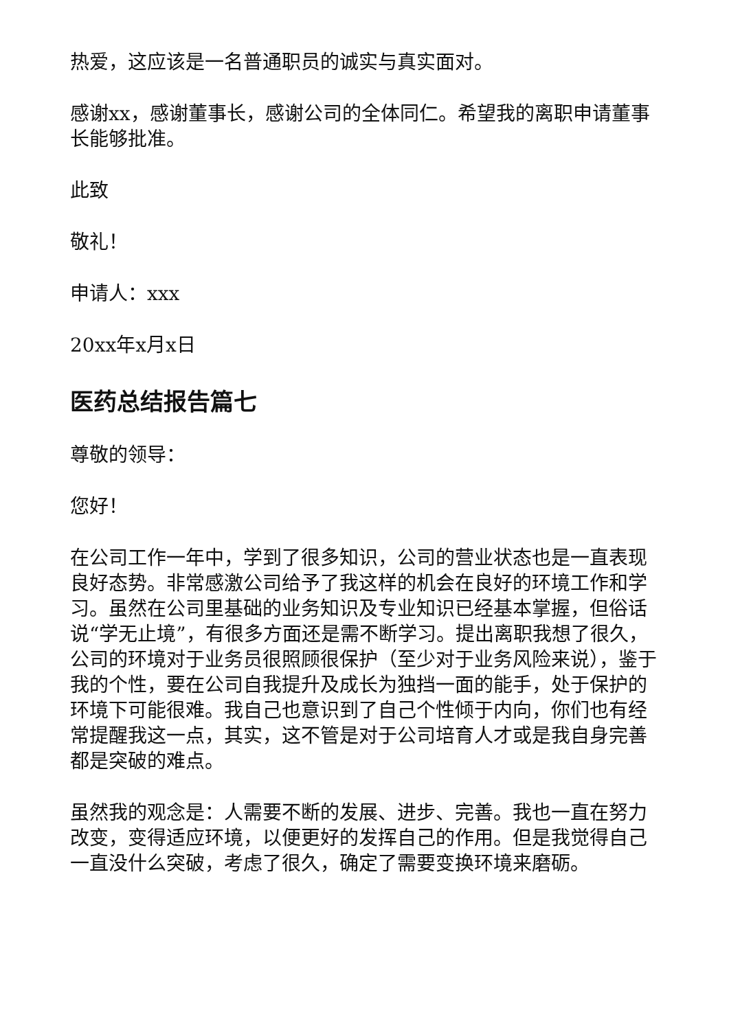热爱，这应该是一名普通职员的诚实与真实面对。
感谢xx，感谢董事长，感谢公司的全体同仁。希望我的离职申请董事长能够批准。
此致
敬礼！
申请人：xxx
20xx年x月x日
医药总结报告篇七
尊敬的领导：
您好！
在公司工作一年中，学到了很多知识，公司的营业状态也是一直表现良好态势。非常感激公司给予了我这样的机会在良好的环境工作和学习。虽然在公司里基础的业务知识及专业知识已经基本掌握，但俗话说“学无止境”，有很多方面还是需不断学习。提出离职我想了很久，公司的环境对于业务员很照顾很保护（至少对于业务风险来说），鉴于我的个性，要在公司自我提升及成长为独挡一面的能手，处于保护的环境下可能很难。我自己也意识到了自己个性倾于内向，你们也有经常提醒我这一点，其实，这不管是对于公司培育人才或是我自身完善都是突破的难点。
虽然我的观念是：人需要不断的发展、进步、完善。我也一直在努力改变，变得适应环境，以便更好的发挥自己的作用。但是我觉得自己一直没什么突破，考虑了很久，确定了需要变换环境来磨砺。